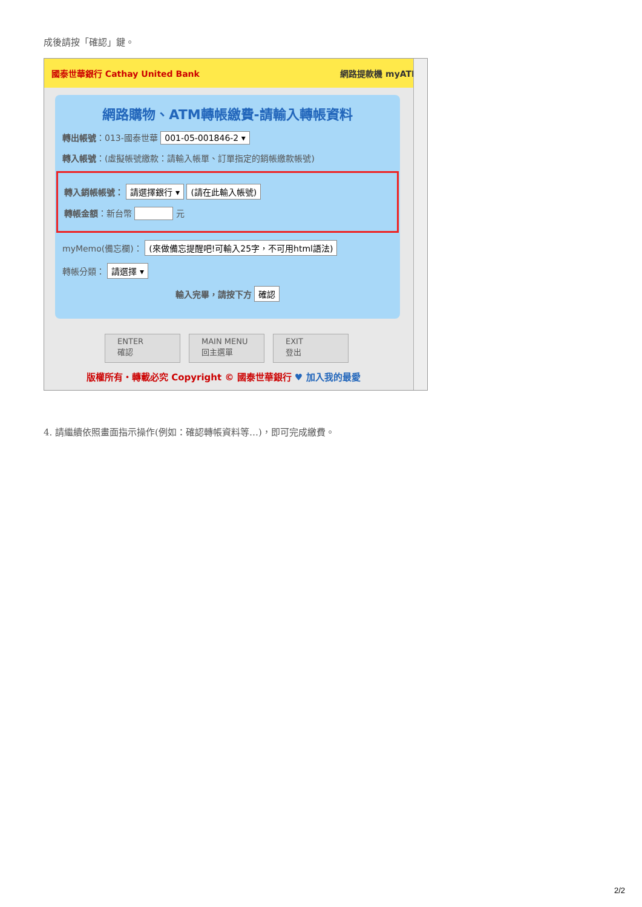成後請按「確認」鍵。
國泰世華銀行 Cathay United Bank 網路提款機 myATM
網路購物、ATM轉帳繳費-請輸入轉帳資料
轉出帳號：013-國泰世華 001-05-001846-2 ▾
轉入帳號：(虛擬帳號繳款：請輸入帳單、訂單指定的銷帳繳款帳號)
轉入銷帳帳號： 請選擇銀行 ▾ (請在此輸入帳號)
轉帳金額：新台幣 元
myMemo(備忘欄)： (來做備忘提醒吧!可輸入25字，不可用html語法)
轉帳分類： 請選擇 ▾
輸入完畢，請按下方 確認
ENTER
確認
MAIN MENU
回主選單
EXIT
登出
版權所有・轉載必究 Copyright © 國泰世華銀行 ♥ 加入我的最愛
4. 請繼續依照畫面指示操作(例如：確認轉帳資料等…)，即可完成繳費。
2/2